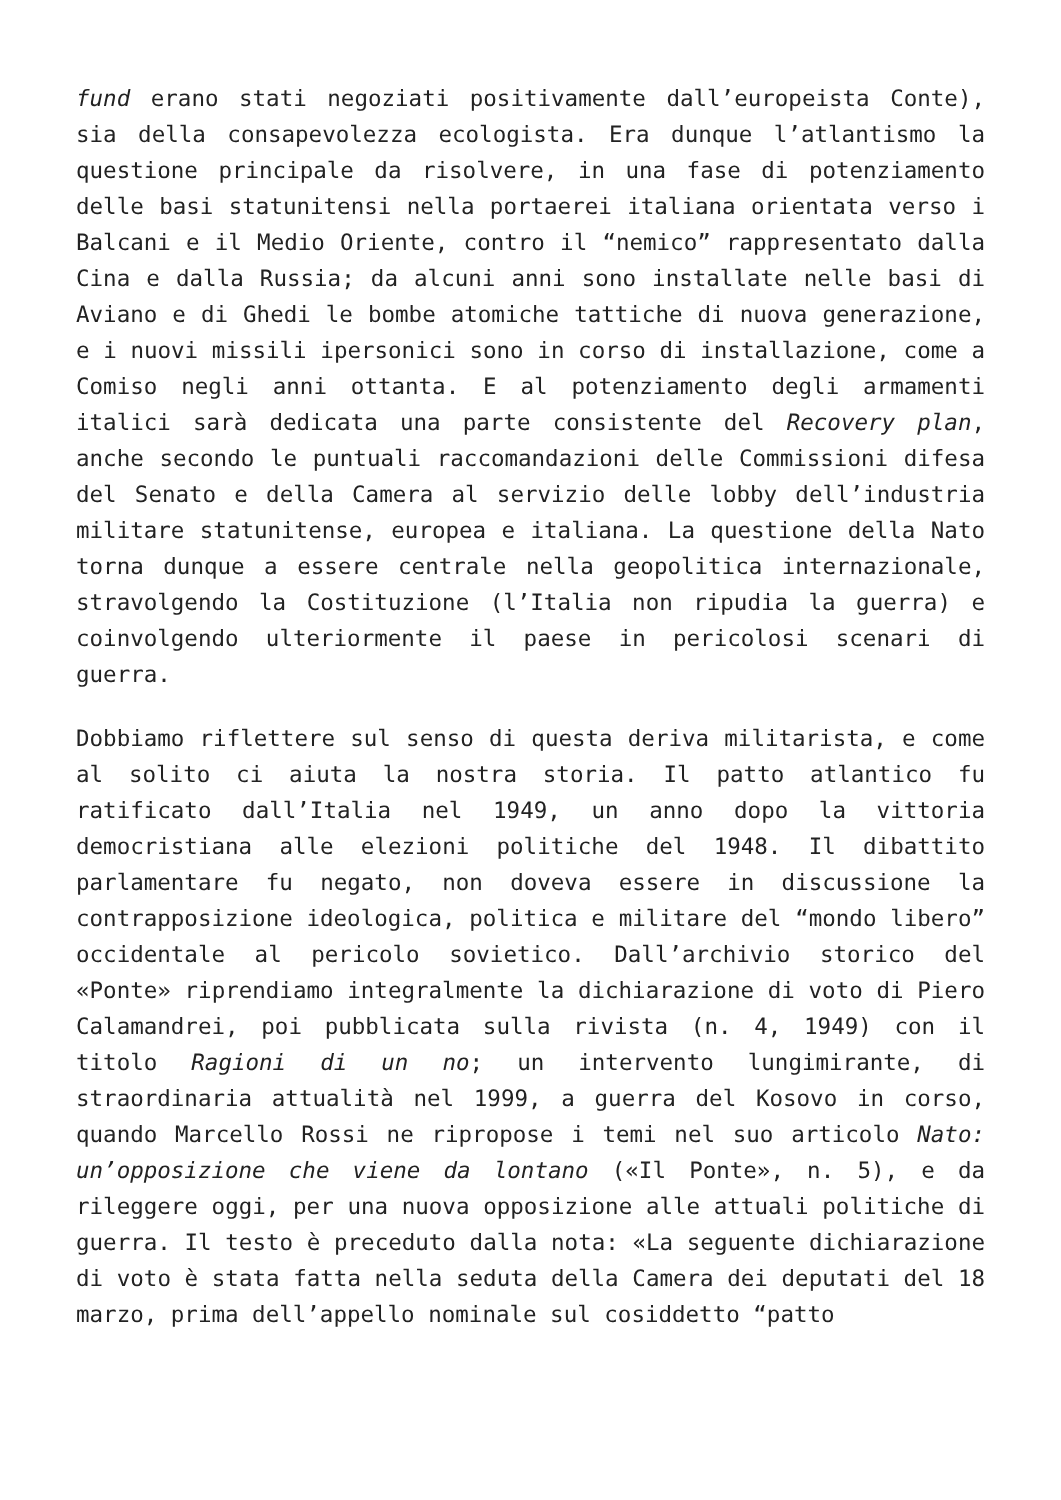fund erano stati negoziati positivamente dall’europeista Conte), sia della consapevolezza ecologista. Era dunque l’atlantismo la questione principale da risolvere, in una fase di potenziamento delle basi statunitensi nella portaerei italiana orientata verso i Balcani e il Medio Oriente, contro il “nemico” rappresentato dalla Cina e dalla Russia; da alcuni anni sono installate nelle basi di Aviano e di Ghedi le bombe atomiche tattiche di nuova generazione, e i nuovi missili ipersonici sono in corso di installazione, come a Comiso negli anni ottanta. E al potenziamento degli armamenti italici sarà dedicata una parte consistente del Recovery plan, anche secondo le puntuali raccomandazioni delle Commissioni difesa del Senato e della Camera al servizio delle lobby dell’industria militare statunitense, europea e italiana. La questione della Nato torna dunque a essere centrale nella geopolitica internazionale, stravolgendo la Costituzione (l’Italia non ripudia la guerra) e coinvolgendo ulteriormente il paese in pericolosi scenari di guerra.
Dobbiamo riflettere sul senso di questa deriva militarista, e come al solito ci aiuta la nostra storia. Il patto atlantico fu ratificato dall’Italia nel 1949, un anno dopo la vittoria democristiana alle elezioni politiche del 1948. Il dibattito parlamentare fu negato, non doveva essere in discussione la contrapposizione ideologica, politica e militare del “mondo libero” occidentale al pericolo sovietico. Dall’archivio storico del «Ponte» riprendiamo integralmente la dichiarazione di voto di Piero Calamandrei, poi pubblicata sulla rivista (n. 4, 1949) con il titolo Ragioni di un no; un intervento lungimirante, di straordinaria attualità nel 1999, a guerra del Kosovo in corso, quando Marcello Rossi ne ripropose i temi nel suo articolo Nato: un’opposizione che viene da lontano («Il Ponte», n. 5), e da rileggere oggi, per una nuova opposizione alle attuali politiche di guerra. Il testo è preceduto dalla nota: «La seguente dichiarazione di voto è stata fatta nella seduta della Camera dei deputati del 18 marzo, prima dell’appello nominale sul cosiddetto “patto